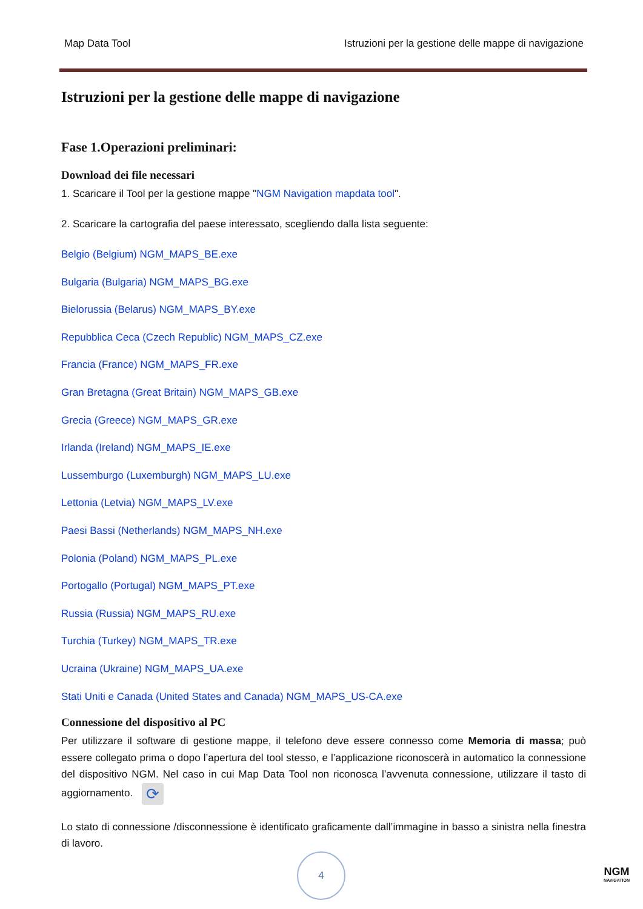Map Data Tool Istruzioni per la gestione delle mappe di navigazione
Istruzioni per la gestione delle mappe di navigazione
Fase 1.Operazioni preliminari:
Download dei file necessari
1. Scaricare il Tool per la gestione mappe "NGM Navigation mapdata tool".
2. Scaricare la cartografia del paese interessato, scegliendo dalla lista seguente:
Belgio (Belgium) NGM_MAPS_BE.exe
Bulgaria (Bulgaria) NGM_MAPS_BG.exe
Bielorussia (Belarus) NGM_MAPS_BY.exe
Repubblica Ceca (Czech Republic) NGM_MAPS_CZ.exe
Francia (France) NGM_MAPS_FR.exe
Gran Bretagna (Great Britain) NGM_MAPS_GB.exe
Grecia (Greece) NGM_MAPS_GR.exe
Irlanda (Ireland) NGM_MAPS_IE.exe
Lussemburgo (Luxemburgh) NGM_MAPS_LU.exe
Lettonia (Letvia) NGM_MAPS_LV.exe
Paesi Bassi (Netherlands) NGM_MAPS_NH.exe
Polonia (Poland) NGM_MAPS_PL.exe
Portogallo (Portugal) NGM_MAPS_PT.exe
Russia (Russia) NGM_MAPS_RU.exe
Turchia (Turkey) NGM_MAPS_TR.exe
Ucraina (Ukraine) NGM_MAPS_UA.exe
Stati Uniti e Canada (United States and Canada) NGM_MAPS_US-CA.exe
Connessione del dispositivo al PC
Per utilizzare il software di gestione mappe, il telefono deve essere connesso come Memoria di massa; può essere collegato prima o dopo l’apertura del tool stesso, e l’applicazione riconoscerà in automatico la connessione del dispositivo NGM. Nel caso in cui Map Data Tool non riconosca l’avvenuta connessione, utilizzare il tasto di aggiornamento. ⟳
Lo stato di connessione /disconnessione è identificato graficamente dall’immagine in basso a sinistra nella finestra di lavoro.
4
NGM
NAVIGATION